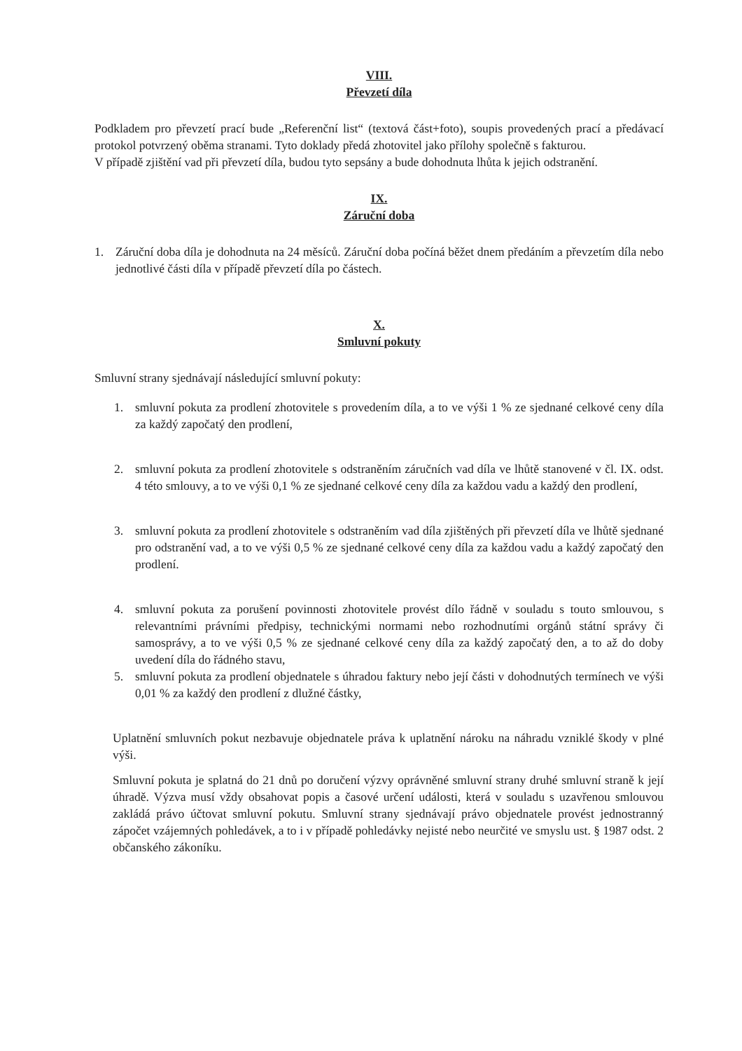VIII.
Převzetí díla
Podkladem pro převzetí prací bude „Referenční list“ (textová část+foto), soupis provedených prací a předávací protokol potvrzený oběma stranami. Tyto doklady předá zhotovitel jako přílohy společně s fakturou.
V případě zjištění vad při převzetí díla, budou tyto sepsány a bude dohodnuta lhůta k jejich odstranění.
IX.
Záruční doba
1. Záruční doba díla je dohodnuta na 24 měsíců. Záruční doba počíná běžet dnem předáním a převzetím díla nebo jednotlivé části díla v případě převzetí díla po částech.
X.
Smluvní pokuty
Smluvní strany sjednávají následující smluvní pokuty:
1. smluvní pokuta za prodlení zhotovitele s provedením díla, a to ve výši 1 % ze sjednané celkové ceny díla za každý započatý den prodlení,
2. smluvní pokuta za prodlení zhotovitele s odstraněním záručních vad díla ve lhůtě stanovené v čl. IX. odst. 4 této smlouvy, a to ve výši 0,1 % ze sjednané celkové ceny díla za každou vadu a každý den prodlení,
3. smluvní pokuta za prodlení zhotovitele s odstraněním vad díla zjištěných při převzetí díla ve lhůtě sjednané pro odstranění vad, a to ve výši 0,5 % ze sjednané celkové ceny díla za každou vadu a každý započatý den prodlení.
4. smluvní pokuta za porušení povinnosti zhotovitele provést dílo řádně v souladu s touto smlouvou, s relevantními právními předpisy, technickými normami nebo rozhodnutími orgánů státní správy či samosprávy, a to ve výši 0,5 % ze sjednané celkové ceny díla za každý započatý den, a to až do doby uvedení díla do řádného stavu,
5. smluvní pokuta za prodlení objednatele s úhradou faktury nebo její části v dohodnutých termínech ve výši 0,01 % za každý den prodlení z dlužné částky,
Uplatnění smluvních pokut nezbavuje objednatele práva k uplatnění nároku na náhradu vzniklé škody v plné výši.
Smluvní pokuta je splatná do 21 dnů po doručení výzvy oprávněné smluvní strany druhé smluvní straně k její úhradě. Výzva musí vždy obsahovat popis a časové určení události, která v souladu s uzavřenou smlouvou zakládá právo účtovat smluvní pokutu. Smluvní strany sjednávají právo objednatele provést jednostranný zápočet vzájemných pohledávek, a to i v případě pohledávky nejisté nebo neurčité ve smyslu ust. § 1987 odst. 2 občanského zákoníku.